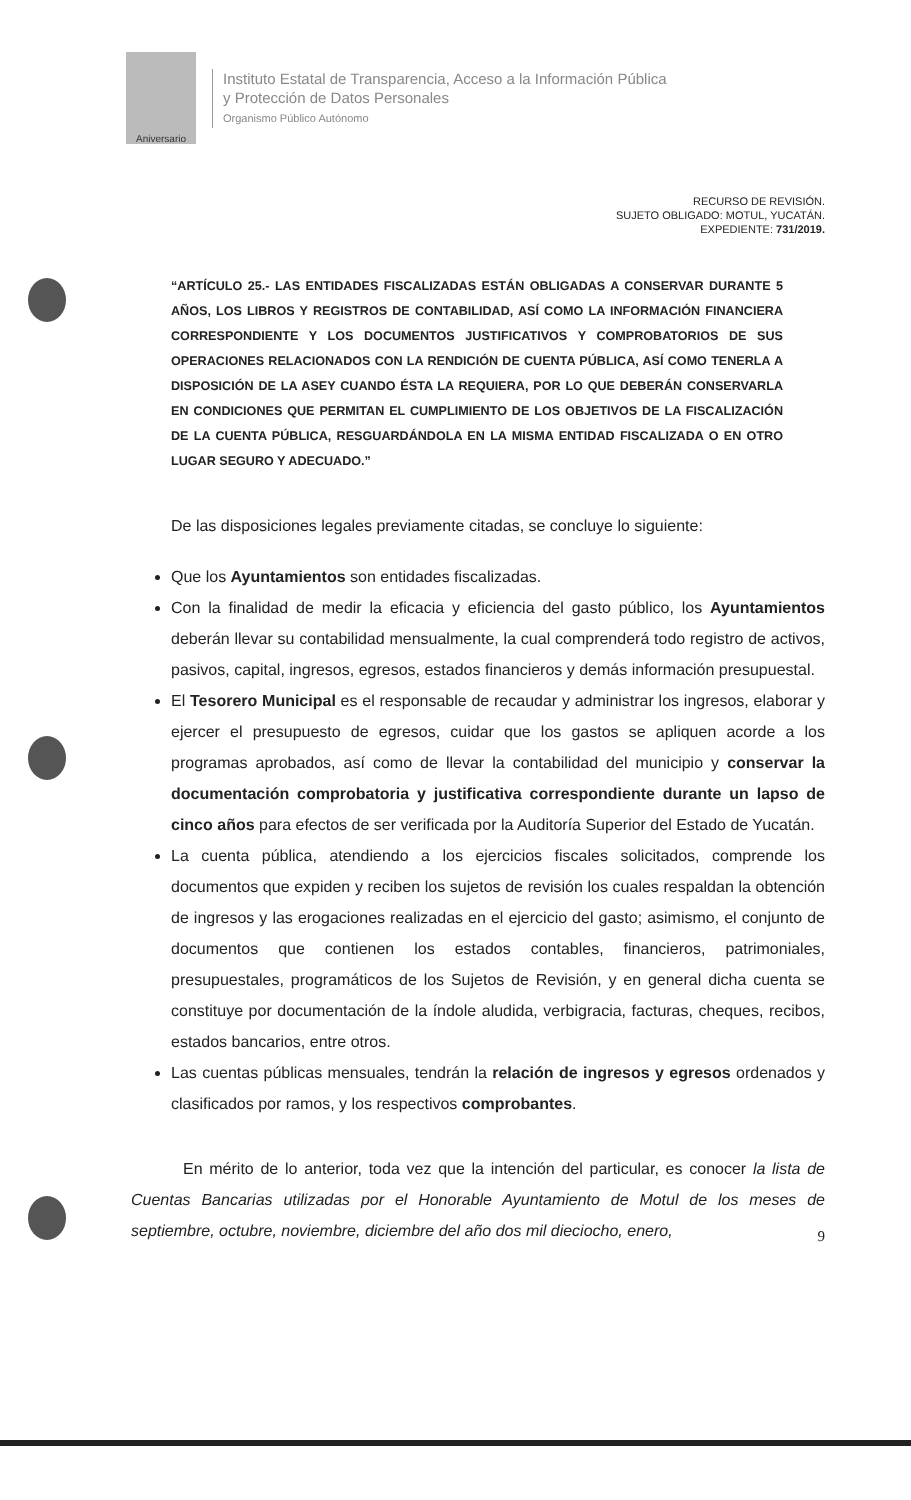Aniversario
Instituto Estatal de Transparencia, Acceso a la Información Pública
y Protección de Datos Personales
Organismo Público Autónomo
RECURSO DE REVISIÓN.
SUJETO OBLIGADO: MOTUL, YUCATÁN.
EXPEDIENTE: 731/2019.
“ARTÍCULO 25.- LAS ENTIDADES FISCALIZADAS ESTÁN OBLIGADAS A CONSERVAR DURANTE 5 AÑOS, LOS LIBROS Y REGISTROS DE CONTABILIDAD, ASÍ COMO LA INFORMACIÓN FINANCIERA CORRESPONDIENTE Y LOS DOCUMENTOS JUSTIFICATIVOS Y COMPROBATORIOS DE SUS OPERACIONES RELACIONADOS CON LA RENDICIÓN DE CUENTA PÚBLICA, ASÍ COMO TENERLA A DISPOSICIÓN DE LA ASEY CUANDO ÉSTA LA REQUIERA, POR LO QUE DEBERÁN CONSERVARLA EN CONDICIONES QUE PERMITAN EL CUMPLIMIENTO DE LOS OBJETIVOS DE LA FISCALIZACIÓN DE LA CUENTA PÚBLICA, RESGUARDÁNDOLA EN LA MISMA ENTIDAD FISCALIZADA O EN OTRO LUGAR SEGURO Y ADECUADO.”
De las disposiciones legales previamente citadas, se concluye lo siguiente:
Que los Ayuntamientos son entidades fiscalizadas.
Con la finalidad de medir la eficacia y eficiencia del gasto público, los Ayuntamientos deberán llevar su contabilidad mensualmente, la cual comprenderá todo registro de activos, pasivos, capital, ingresos, egresos, estados financieros y demás información presupuestal.
El Tesorero Municipal es el responsable de recaudar y administrar los ingresos, elaborar y ejercer el presupuesto de egresos, cuidar que los gastos se apliquen acorde a los programas aprobados, así como de llevar la contabilidad del municipio y conservar la documentación comprobatoria y justificativa correspondiente durante un lapso de cinco años para efectos de ser verificada por la Auditoría Superior del Estado de Yucatán.
La cuenta pública, atendiendo a los ejercicios fiscales solicitados, comprende los documentos que expiden y reciben los sujetos de revisión los cuales respaldan la obtención de ingresos y las erogaciones realizadas en el ejercicio del gasto; asimismo, el conjunto de documentos que contienen los estados contables, financieros, patrimoniales, presupuestales, programáticos de los Sujetos de Revisión, y en general dicha cuenta se constituye por documentación de la índole aludida, verbigracia, facturas, cheques, recibos, estados bancarios, entre otros.
Las cuentas públicas mensuales, tendrán la relación de ingresos y egresos ordenados y clasificados por ramos, y los respectivos comprobantes.
En mérito de lo anterior, toda vez que la intención del particular, es conocer la lista de Cuentas Bancarias utilizadas por el Honorable Ayuntamiento de Motul de los meses de septiembre, octubre, noviembre, diciembre del año dos mil dieciocho, enero,
9